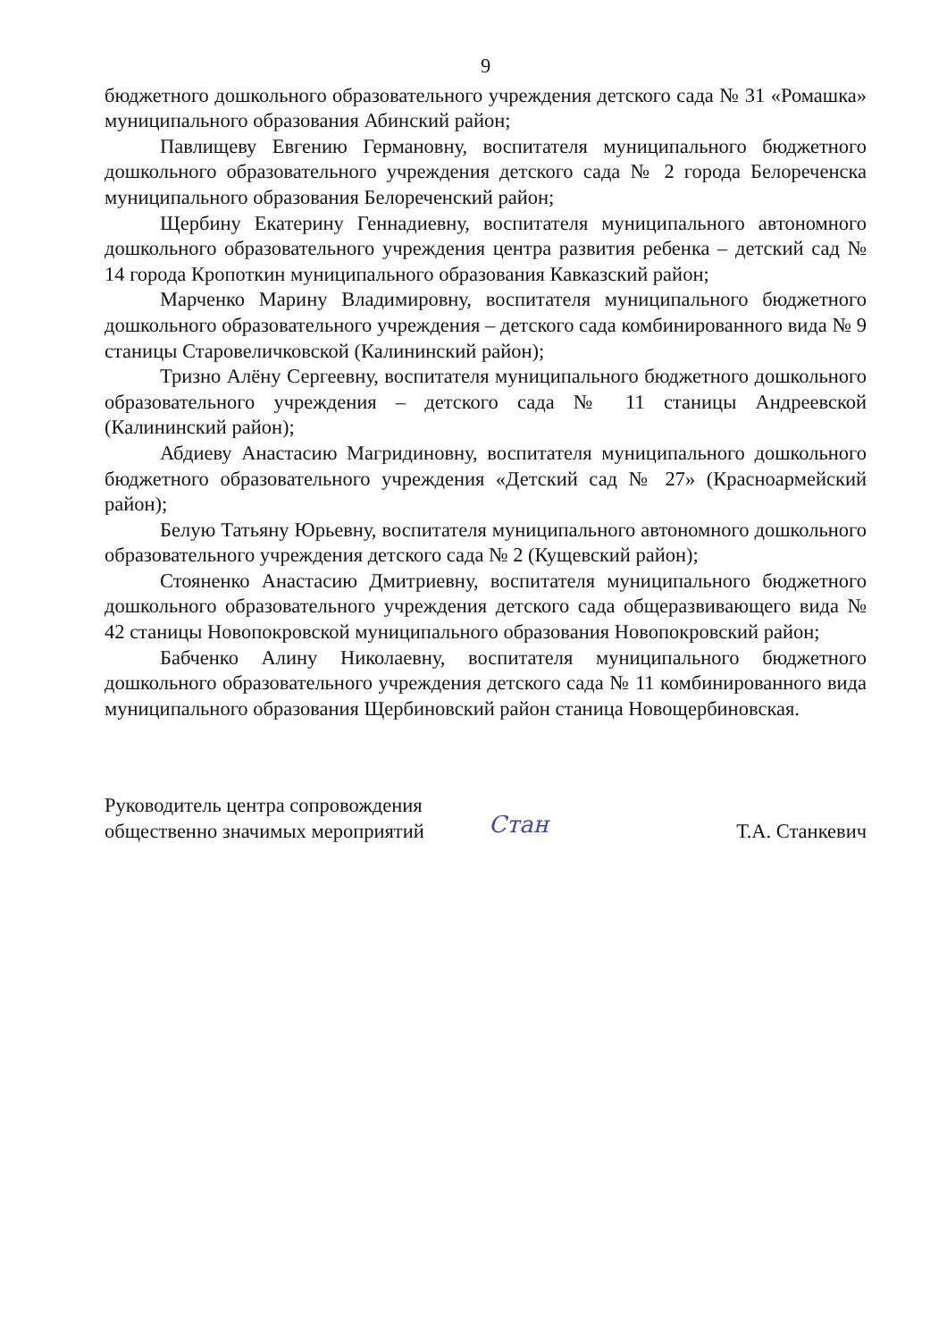9
бюджетного дошкольного образовательного учреждения детского сада № 31 «Ромашка» муниципального образования Абинский район;
Павлищеву Евгению Германовну, воспитателя муниципального бюджетного дошкольного образовательного учреждения детского сада № 2 города Белореченска муниципального образования Белореченский район;
Щербину Екатерину Геннадиевну, воспитателя муниципального автономного дошкольного образовательного учреждения центра развития ребенка – детский сад № 14 города Кропоткин муниципального образования Кавказский район;
Марченко Марину Владимировну, воспитателя муниципального бюджетного дошкольного образовательного учреждения – детского сада комбинированного вида № 9 станицы Старовеличковской (Калининский район);
Тризно Алёну Сергеевну, воспитателя муниципального бюджетного дошкольного образовательного учреждения – детского сада № 11 станицы Андреевской (Калининский район);
Абдиеву Анастасию Магридиновну, воспитателя муниципального дошкольного бюджетного образовательного учреждения «Детский сад № 27» (Красноармейский район);
Белую Татьяну Юрьевну, воспитателя муниципального автономного дошкольного образовательного учреждения детского сада № 2 (Кущевский район);
Стояненко Анастасию Дмитриевну, воспитателя муниципального бюджетного дошкольного образовательного учреждения детского сада общеразвивающего вида № 42 станицы Новопокровской муниципального образования Новопокровский район;
Бабченко Алину Николаевну, воспитателя муниципального бюджетного дошкольного образовательного учреждения детского сада № 11 комбинированного вида муниципального образования Щербиновский район станица Новощербиновская.
Руководитель центра сопровождения общественно значимых мероприятий
Стан
Т.А. Станкевич